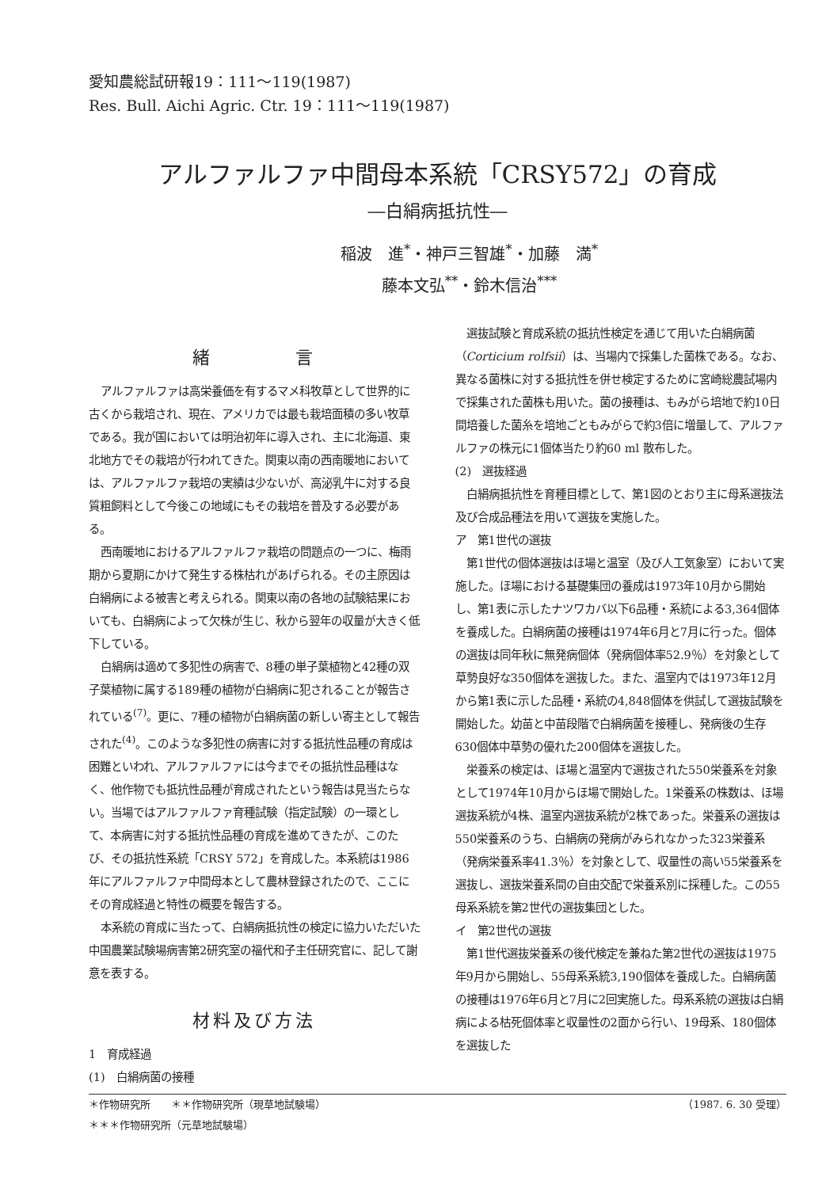愛知農総試研報19：111～119(1987)
Res. Bull. Aichi Agric. Ctr. 19：111～119(1987)
アルファルファ中間母本系統「CRSY572」の育成
―白絹病抵抗性―
稲波　進<sup>*</sup>・神戸三智雄<sup>*</sup>・加藤　満<sup>*</sup>
藤本文弘<sup>**</sup>・鈴木信治<sup>***</sup>
緒　　　　言
アルファルファは高栄養価を有するマメ科牧草として世界的に古くから栽培され、現在、アメリカでは最も栽培面積の多い牧草である。我が国においては明治初年に導入され、主に北海道、東北地方でその栽培が行われてきた。関東以南の西南暖地においては、アルファルファ栽培の実績は少ないが、高泌乳牛に対する良質粗飼料として今後この地域にもその栽培を普及する必要がある。
西南暖地におけるアルファルファ栽培の問題点の一つに、梅雨期から夏期にかけて発生する株枯れがあげられる。その主原因は白絹病による被害と考えられる。関東以南の各地の試験結果においても、白絹病によって欠株が生じ、秋から翌年の収量が大きく低下している。
白絹病は適めて多犯性の病害で、8種の単子葉植物と42種の双子葉植物に属する189種の植物が白絹病に犯されることが報告されている<sup>(7)</sup>。更に、7種の植物が白絹病菌の新しい寄主として報告された<sup>(4)</sup>。このような多犯性の病害に対する抵抗性品種の育成は困難といわれ、アルファルファには今までその抵抗性品種はなく、他作物でも抵抗性品種が育成されたという報告は見当たらない。当場ではアルファルファ育種試験（指定試験）の一環として、本病害に対する抵抗性品種の育成を進めてきたが、このたび、その抵抗性系統「CRSY 572」を育成した。本系統は1986年にアルファルファ中間母本として農林登録されたので、ここにその育成経過と特性の概要を報告する。
本系統の育成に当たって、白絹病抵抗性の検定に協力いただいた中国農業試験場病害第2研究室の福代和子主任研究官に、記して謝意を表する。
材料及び方法
1　育成経過
(1)　白絹病菌の接種
選抜試験と育成系統の抵抗性検定を通じて用いた白絹病菌（Corticium rolfsii）は、当場内で採集した菌株である。なお、異なる菌株に対する抵抗性を併せ検定するために宮崎総農試場内で採集された菌株も用いた。菌の接種は、もみがら培地で約10日間培養した菌糸を培地ごともみがらで約3倍に増量して、アルファルファの株元に1個体当たり約60 ml 散布した。
(2)　選抜経過
白絹病抵抗性を育種目標として、第1図のとおり主に母系選抜法及び合成品種法を用いて選抜を実施した。
ア　第1世代の選抜
第1世代の個体選抜はほ場と温室（及び人工気象室）において実施した。ほ場における基礎集団の養成は1973年10月から開始し、第1表に示したナツワカバ以下6品種・系統による3,364個体を養成した。白絹病菌の接種は1974年6月と7月に行った。個体の選抜は同年秋に無発病個体（発病個体率52.9％）を対象として草勢良好な350個体を選抜した。また、温室内では1973年12月から第1表に示した品種・系統の4,848個体を供試して選抜試験を開始した。幼苗と中苗段階で白絹病菌を接種し、発病後の生存630個体中草勢の優れた200個体を選抜した。
栄養系の検定は、ほ場と温室内で選抜された550栄養系を対象として1974年10月からほ場で開始した。1栄養系の株数は、ほ場選抜系統が4株、温室内選抜系統が2株であった。栄養系の選抜は550栄養系のうち、白絹病の発病がみられなかった323栄養系（発病栄養系率41.3％）を対象として、収量性の高い55栄養系を選抜し、選抜栄養系間の自由交配で栄養系別に採種した。この55母系系統を第2世代の選抜集団とした。
イ　第2世代の選抜
第1世代選抜栄養系の後代検定を兼ねた第2世代の選抜は1975年9月から開始し、55母系系統3,190個体を養成した。白絹病菌の接種は1976年6月と7月に2回実施した。母系系統の選抜は白絹病による枯死個体率と収量性の2面から行い、19母系、180個体を選抜した
＊作物研究所　　＊＊作物研究所（現草地試験場） （1987. 6. 30 受理）
＊＊＊作物研究所（元草地試験場）